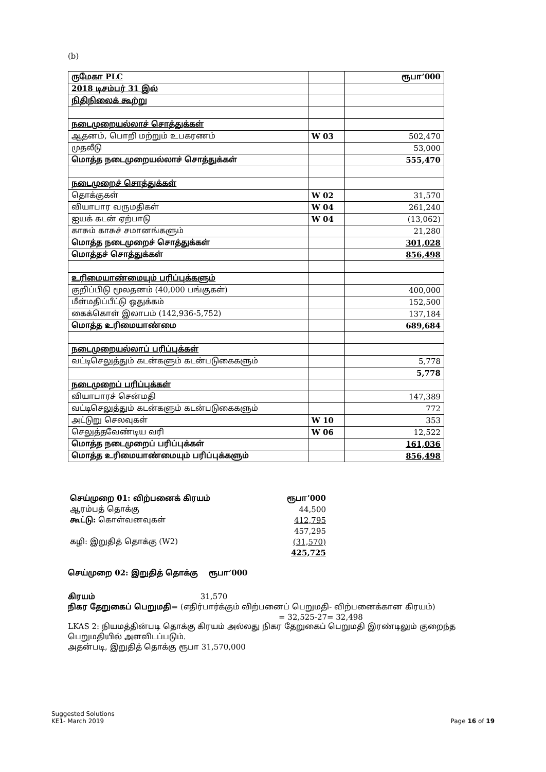(b)
| ருமேகா PLC | | ரூபா’000 |
| 2018 டிசம்பர் 31 இல் | | |
| நிதிநிலைக் கூற்று | | |
| நடைமுறையல்லாச் சொத்துக்கள் | | |
| ஆதனம், பொறி மற்றும் உபகரணம் | W 03 | 502,470 |
| முதலீடு | | 53,000 |
| மொத்த நடைமுறையல்லாச் சொத்துக்கள் | | 555,470 |
| நடைமுறைச் சொத்துக்கள் | | |
| தொக்குகள் | W 02 | 31,570 |
| வியாபார வருமதிகள் | W 04 | 261,240 |
| ஐயக் கடன் ஏற்பாடு | W 04 | (13,062) |
| காசும் காசுச் சமானங்களும் | | 21,280 |
| மொத்த நடைமுறைச் சொத்துக்கள் | | 301,028 |
| மொத்தச் சொத்துக்கள் | | 856,498 |
| உரிமையாண்மையும் பரிப்புக்களும் | | |
| குறிப்பிடு மூலதனம் (40,000 பங்குகள்) | | 400,000 |
| மீள்மதிப்பீட்டு ஒதுக்கம் | | 152,500 |
| கைக்கொள் இலாபம் (142,936-5,752) | | 137,184 |
| மொத்த உரிமையாண்மை | | 689,684 |
| நடைமுறையல்லாப் பரிப்புக்கள் | | |
| வட்டிசெலுத்தும் கடன்களும் கடன்படுகைகளும் | | 5,778 |
| | | 5,778 |
| நடைமுறைப் பரிப்புக்கள் | | |
| வியாபாரச் சென்மதி | | 147,389 |
| வட்டிசெலுத்தும் கடன்களும் கடன்படுகைகளும் | | 772 |
| அட்டுறு செலவுகள் | W 10 | 353 |
| செலுத்தவேண்டிய வரி | W 06 | 12,522 |
| மொத்த நடைமுறைப் பரிப்புக்கள் | | 161,036 |
| மொத்த உரிமையாண்மையும் பரிப்புக்களும் | | 856,498 |
| செய்முறை 01: விற்பனைக் கிரயம் | ரூபா’000 |
| ஆரம்பத் தொக்கு | 44,500 |
| கூட்டு: கொள்வனவுகள் | 412,795 |
| | 457,295 |
| கழி: இறுதித் தொக்கு (W2) | (31,570) |
| | 425,725 |
செய்முறை 02: இறுதித் தொக்கு ரூபா’000
கிரயம் 31,570
நிகர தேறுகைப் பெறுமதி= (எதிர்பார்க்கும் விற்பனைப் பெறுமதி- விற்பனைக்கான கிரயம்)
= 32,525-27= 32,498
LKAS 2: நியமத்தின்படி தொக்கு கிரயம் அல்லது நிகர தேறுகைப் பெறுமதி இரண்டிலும் குறைந்த பெறுமதியில் அளவிடப்படும்.
அதன்படி, இறுதித் தொக்கு ரூபா 31,570,000
Suggested Solutions
KE1- March 2019
Page 16 of 19